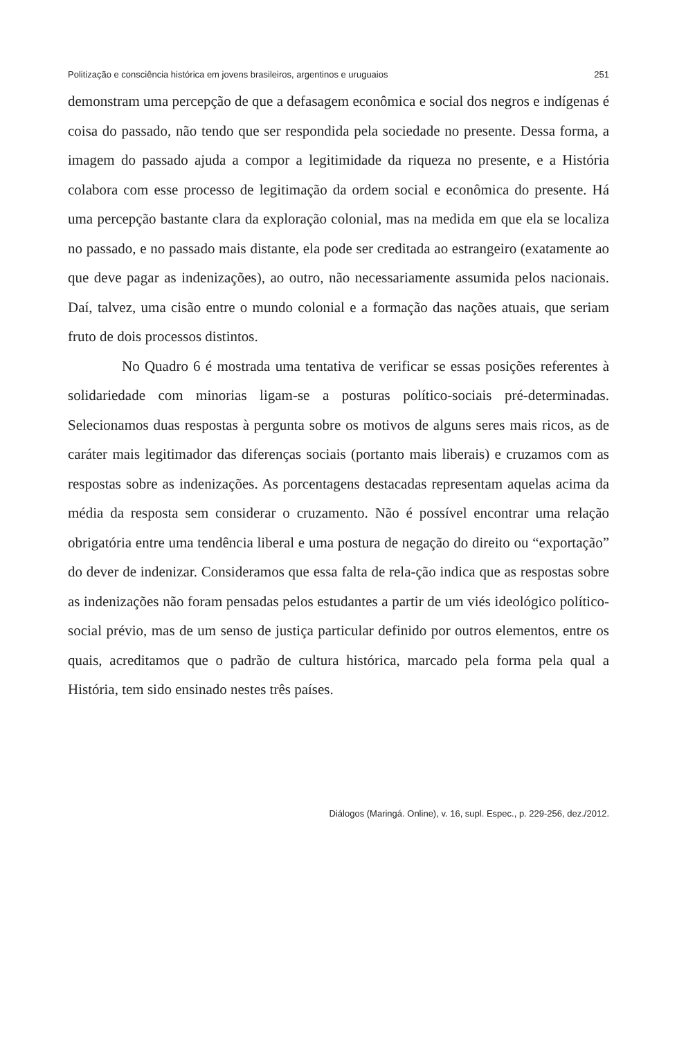Politização e consciência histórica em jovens brasileiros, argentinos e uruguaios 251
demonstram uma percepção de que a defasagem econômica e social dos negros e indígenas é coisa do passado, não tendo que ser respondida pela sociedade no presente. Dessa forma, a imagem do passado ajuda a compor a legitimidade da riqueza no presente, e a História colabora com esse processo de legitimação da ordem social e econômica do presente. Há uma percepção bastante clara da exploração colonial, mas na medida em que ela se localiza no passado, e no passado mais distante, ela pode ser creditada ao estrangeiro (exatamente ao que deve pagar as indenizações), ao outro, não necessariamente assumida pelos nacionais. Daí, talvez, uma cisão entre o mundo colonial e a formação das nações atuais, que seriam fruto de dois processos distintos.
No Quadro 6 é mostrada uma tentativa de verificar se essas posições referentes à solidariedade com minorias ligam-se a posturas político-sociais pré-determinadas. Selecionamos duas respostas à pergunta sobre os motivos de alguns seres mais ricos, as de caráter mais legitimador das diferenças sociais (portanto mais liberais) e cruzamos com as respostas sobre as indenizações. As porcentagens destacadas representam aquelas acima da média da resposta sem considerar o cruzamento. Não é possível encontrar uma relação obrigatória entre uma tendência liberal e uma postura de negação do direito ou “exportação” do dever de indenizar. Consideramos que essa falta de rela-ção indica que as respostas sobre as indenizações não foram pensadas pelos estudantes a partir de um viés ideológico político-social prévio, mas de um senso de justiça particular definido por outros elementos, entre os quais, acreditamos que o padrão de cultura histórica, marcado pela forma pela qual a História, tem sido ensinado nestes três países.
Diálogos (Maringá. Online), v. 16, supl. Espec., p. 229-256, dez./2012.